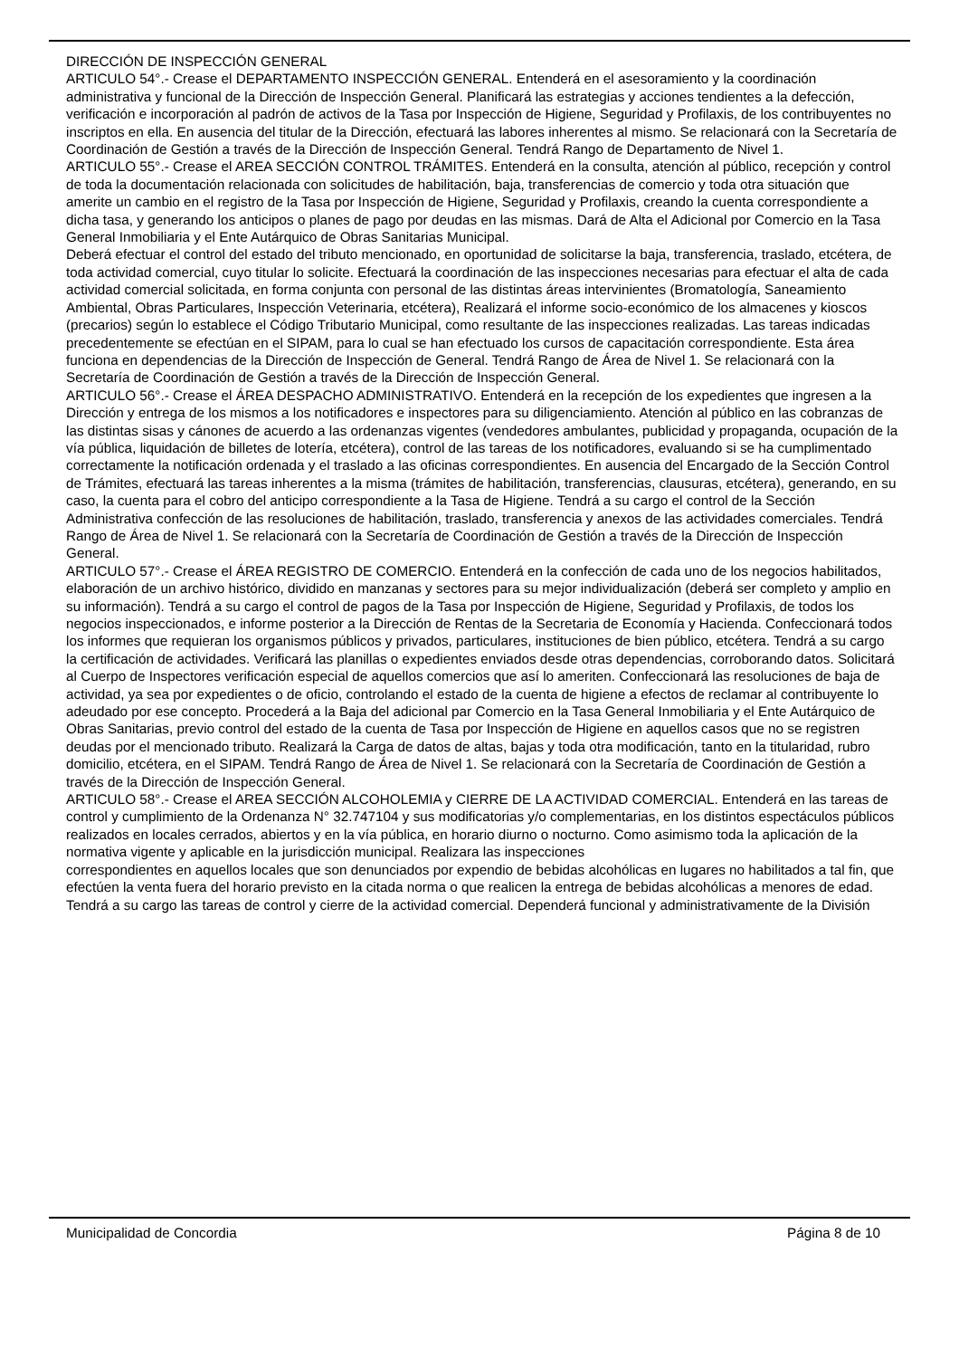DIRECCIÓN DE INSPECCIÓN GENERAL
ARTICULO 54°.- Crease el DEPARTAMENTO INSPECCIÓN GENERAL. Entenderá en el asesoramiento y la coordinación administrativa y funcional de la Dirección de Inspección General. Planificará las estrategias y acciones tendientes a la defección, verificación e incorporación al padrón de activos de la Tasa por Inspección de Higiene, Seguridad y Profilaxis, de los contribuyentes no inscriptos en ella. En ausencia del titular de la Dirección, efectuará las labores inherentes al mismo. Se relacionará con la Secretaría de Coordinación de Gestión a través de la Dirección de Inspección General. Tendrá Rango de Departamento de Nivel 1.
ARTICULO 55°.- Crease el AREA SECCIÓN CONTROL TRÁMITES. Entenderá en la consulta, atención al público, recepción y control de toda la documentación relacionada con solicitudes de habilitación, baja, transferencias de comercio y toda otra situación que amerite un cambio en el registro de la Tasa por Inspección de Higiene, Seguridad y Profilaxis, creando la cuenta correspondiente a dicha tasa, y generando los anticipos o planes de pago por deudas en las mismas. Dará de Alta el Adicional por Comercio en la Tasa General Inmobiliaria y el Ente Autárquico de Obras Sanitarias Municipal.
Deberá efectuar el control del estado del tributo mencionado, en oportunidad de solicitarse la baja, transferencia, traslado, etcétera, de toda actividad comercial, cuyo titular lo solicite. Efectuará la coordinación de las inspecciones necesarias para efectuar el alta de cada actividad comercial solicitada, en forma conjunta con personal de las distintas áreas intervinientes (Bromatología, Saneamiento Ambiental, Obras Particulares, Inspección Veterinaria, etcétera), Realizará el informe socio-económico de los almacenes y kioscos (precarios) según lo establece el Código Tributario Municipal, como resultante de las inspecciones realizadas. Las tareas indicadas precedentemente se efectúan en el SIPAM, para lo cual se han efectuado los cursos de capacitación correspondiente. Esta área funciona en dependencias de la Dirección de Inspección de General. Tendrá Rango de Área de Nivel 1. Se relacionará con la Secretaría de Coordinación de Gestión a través de la Dirección de Inspección General.
ARTICULO 56°.- Crease el ÁREA DESPACHO ADMINISTRATIVO. Entenderá en la recepción de los expedientes que ingresen a la Dirección y entrega de los mismos a los notificadores e inspectores para su diligenciamiento. Atención al público en las cobranzas de las distintas sisas y cánones de acuerdo a las ordenanzas vigentes (vendedores ambulantes, publicidad y propaganda, ocupación de la vía pública, liquidación de billetes de lotería, etcétera), control de las tareas de los notificadores, evaluando si se ha cumplimentado correctamente la notificación ordenada y el traslado a las oficinas correspondientes. En ausencia del Encargado de la Sección Control de Trámites, efectuará las tareas inherentes a la misma (trámites de habilitación, transferencias, clausuras, etcétera), generando, en su caso, la cuenta para el cobro del anticipo correspondiente a la Tasa de Higiene. Tendrá a su cargo el control de la Sección Administrativa confección de las resoluciones de habilitación, traslado, transferencia y anexos de las actividades comerciales. Tendrá Rango de Área de Nivel 1. Se relacionará con la Secretaría de Coordinación de Gestión a través de la Dirección de Inspección General.
ARTICULO 57°.- Crease el ÁREA REGISTRO DE COMERCIO. Entenderá en la confección de cada uno de los negocios habilitados, elaboración de un archivo histórico, dividido en manzanas y sectores para su mejor individualización (deberá ser completo y amplio en su información). Tendrá a su cargo el control de pagos de la Tasa por Inspección de Higiene, Seguridad y Profilaxis, de todos los negocios inspeccionados, e informe posterior a la Dirección de Rentas de la Secretaria de Economía y Hacienda. Confeccionará todos los informes que requieran los organismos públicos y privados, particulares, instituciones de bien público, etcétera. Tendrá a su cargo la certificación de actividades. Verificará las planillas o expedientes enviados desde otras dependencias, corroborando datos. Solicitará al Cuerpo de Inspectores verificación especial de aquellos comercios que así lo ameriten. Confeccionará las resoluciones de baja de actividad, ya sea por expedientes o de oficio, controlando el estado de la cuenta de higiene a efectos de reclamar al contribuyente lo adeudado por ese concepto. Procederá a la Baja del adicional par Comercio en la Tasa General Inmobiliaria y el Ente Autárquico de Obras Sanitarias, previo control del estado de la cuenta de Tasa por Inspección de Higiene en aquellos casos que no se registren deudas por el mencionado tributo. Realizará la Carga de datos de altas, bajas y toda otra modificación, tanto en la titularidad, rubro domicilio, etcétera, en el SIPAM. Tendrá Rango de Área de Nivel 1. Se relacionará con la Secretaría de Coordinación de Gestión a través de la Dirección de Inspección General.
ARTICULO 58°.- Crease el AREA SECCIÓN ALCOHOLEMIA y CIERRE DE LA ACTIVIDAD COMERCIAL. Entenderá en las tareas de control y cumplimiento de la Ordenanza N° 32.747104 y sus modificatorias y/o complementarias, en los distintos espectáculos públicos realizados en locales cerrados, abiertos y en la vía pública, en horario diurno o nocturno. Como asimismo toda la aplicación de la normativa vigente y aplicable en la jurisdicción municipal. Realizara las inspecciones
correspondientes en aquellos locales que son denunciados por expendio de bebidas alcohólicas en lugares no habilitados a tal fin, que efectúen la venta fuera del horario previsto en la citada norma o que realicen la entrega de bebidas alcohólicas a menores de edad. Tendrá a su cargo las tareas de control y cierre de la actividad comercial. Dependerá funcional y administrativamente de la División
Municipalidad de Concordia Página 8 de 10